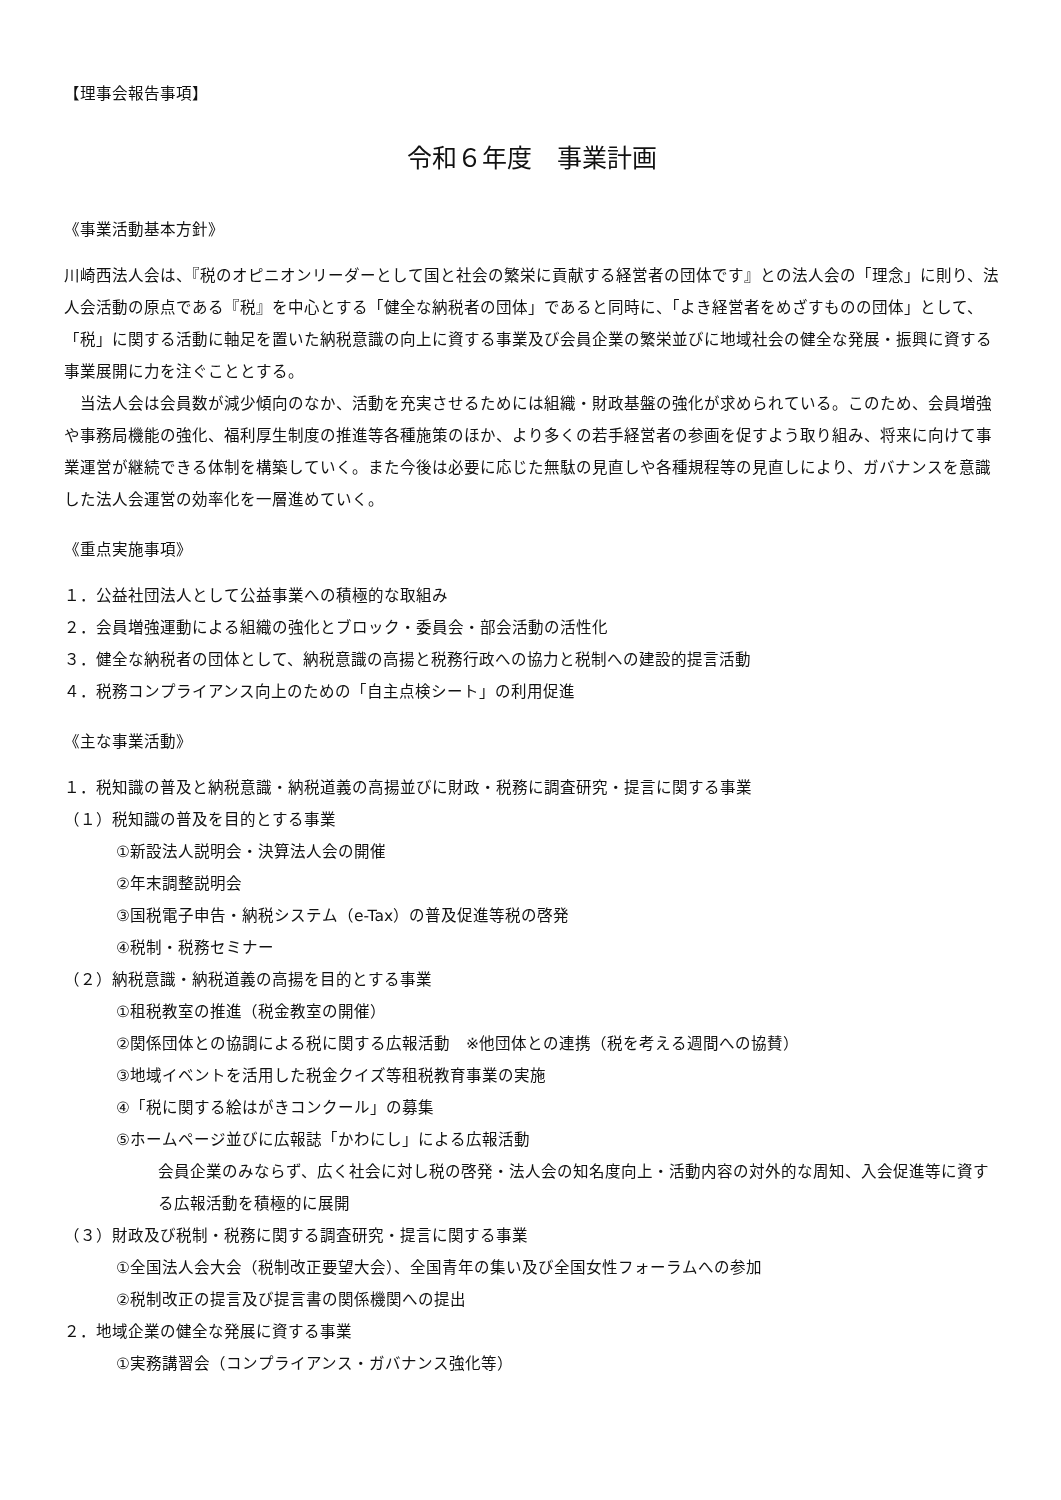【理事会報告事項】
令和６年度　事業計画
《事業活動基本方針》
川崎西法人会は、『税のオピニオンリーダーとして国と社会の繁栄に貢献する経営者の団体です』との法人会の「理念」に則り、法人会活動の原点である『税』を中心とする「健全な納税者の団体」であると同時に、「よき経営者をめざすものの団体」として、「税」に関する活動に軸足を置いた納税意識の向上に資する事業及び会員企業の繁栄並びに地域社会の健全な発展・振興に資する事業展開に力を注ぐこととする。
　当法人会は会員数が減少傾向のなか、活動を充実させるためには組織・財政基盤の強化が求められている。このため、会員増強や事務局機能の強化、福利厚生制度の推進等各種施策のほか、より多くの若手経営者の参画を促すよう取り組み、将来に向けて事業運営が継続できる体制を構築していく。また今後は必要に応じた無駄の見直しや各種規程等の見直しにより、ガバナンスを意識した法人会運営の効率化を一層進めていく。
《重点実施事項》
１．公益社団法人として公益事業への積極的な取組み
２．会員増強運動による組織の強化とブロック・委員会・部会活動の活性化
３．健全な納税者の団体として、納税意識の高揚と税務行政への協力と税制への建設的提言活動
４．税務コンプライアンス向上のための「自主点検シート」の利用促進
《主な事業活動》
１．税知識の普及と納税意識・納税道義の高揚並びに財政・税務に調査研究・提言に関する事業
（１）税知識の普及を目的とする事業
①新設法人説明会・決算法人会の開催
②年末調整説明会
③国税電子申告・納税システム（e-Tax）の普及促進等税の啓発
④税制・税務セミナー
（２）納税意識・納税道義の高揚を目的とする事業
①租税教室の推進（税金教室の開催）
②関係団体との協調による税に関する広報活動　※他団体との連携（税を考える週間への協賛）
③地域イベントを活用した税金クイズ等租税教育事業の実施
④「税に関する絵はがきコンクール」の募集
⑤ホームページ並びに広報誌「かわにし」による広報活動
会員企業のみならず、広く社会に対し税の啓発・法人会の知名度向上・活動内容の対外的な周知、入会促進等に資する広報活動を積極的に展開
（３）財政及び税制・税務に関する調査研究・提言に関する事業
①全国法人会大会（税制改正要望大会）、全国青年の集い及び全国女性フォーラムへの参加
②税制改正の提言及び提言書の関係機関への提出
２．地域企業の健全な発展に資する事業
①実務講習会（コンプライアンス・ガバナンス強化等）